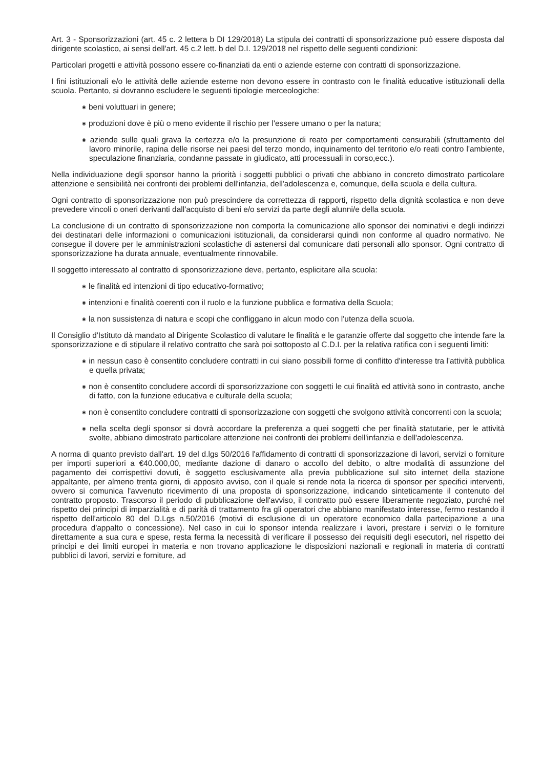Art. 3 - Sponsorizzazioni (art. 45 c. 2 lettera b DI 129/2018) La stipula dei contratti di sponsorizzazione può essere disposta dal dirigente scolastico, ai sensi dell'art. 45 c.2 lett. b del D.I. 129/2018 nel rispetto delle seguenti condizioni:
Particolari progetti e attività possono essere co-finanziati da enti o aziende esterne con contratti di sponsorizzazione.
I fini istituzionali e/o le attività delle aziende esterne non devono essere in contrasto con le finalità educative istituzionali della scuola. Pertanto, si dovranno escludere le seguenti tipologie merceologiche:
◉ beni voluttuari in genere;
◉ produzioni dove è più o meno evidente il rischio per l'essere umano o per la natura;
◉ aziende sulle quali grava la certezza e/o la presunzione di reato per comportamenti censurabili (sfruttamento del lavoro minorile, rapina delle risorse nei paesi del terzo mondo, inquinamento del territorio e/o reati contro l'ambiente, speculazione finanziaria, condanne passate in giudicato, atti processuali in corso,ecc.).
Nella individuazione degli sponsor hanno la priorità i soggetti pubblici o privati che abbiano in concreto dimostrato particolare attenzione e sensibilità nei confronti dei problemi dell'infanzia, dell'adolescenza e, comunque, della scuola e della cultura.
Ogni contratto di sponsorizzazione non può prescindere da correttezza di rapporti, rispetto della dignità scolastica e non deve prevedere vincoli o oneri derivanti dall'acquisto di beni e/o servizi da parte degli alunni/e della scuola.
La conclusione di un contratto di sponsorizzazione non comporta la comunicazione allo sponsor dei nominativi e degli indirizzi dei destinatari delle informazioni o comunicazioni istituzionali, da considerarsi quindi non conforme al quadro normativo. Ne consegue il dovere per le amministrazioni scolastiche di astenersi dal comunicare dati personali allo sponsor. Ogni contratto di sponsorizzazione ha durata annuale, eventualmente rinnovabile.
Il soggetto interessato al contratto di sponsorizzazione deve, pertanto, esplicitare alla scuola:
◉ le finalità ed intenzioni di tipo educativo-formativo;
◉ intenzioni e finalità coerenti con il ruolo e la funzione pubblica e formativa della Scuola;
◉ la non sussistenza di natura e scopi che confliggano in alcun modo con l'utenza della scuola.
Il Consiglio d'Istituto dà mandato al Dirigente Scolastico di valutare le finalità e le garanzie offerte dal soggetto che intende fare la sponsorizzazione e di stipulare il relativo contratto che sarà poi sottoposto al C.D.I. per la relativa ratifica con i seguenti limiti:
◉ in nessun caso è consentito concludere contratti in cui siano possibili forme di conflitto d'interesse tra l'attività pubblica e quella privata;
◉ non è consentito concludere accordi di sponsorizzazione con soggetti le cui finalità ed attività sono in contrasto, anche di fatto, con la funzione educativa e culturale della scuola;
◉ non è consentito concludere contratti di sponsorizzazione con soggetti che svolgono attività concorrenti con la scuola;
◉ nella scelta degli sponsor si dovrà accordare la preferenza a quei soggetti che per finalità statutarie, per le attività svolte, abbiano dimostrato particolare attenzione nei confronti dei problemi dell'infanzia e dell'adolescenza.
A norma di quanto previsto dall'art. 19 del d.lgs 50/2016 l'affidamento di contratti di sponsorizzazione di lavori, servizi o forniture per importi superiori a €40.000,00, mediante dazione di danaro o accollo del debito, o altre modalità di assunzione del pagamento dei corrispettivi dovuti, è soggetto esclusivamente alla previa pubblicazione sul sito internet della stazione appaltante, per almeno trenta giorni, di apposito avviso, con il quale si rende nota la ricerca di sponsor per specifici interventi, ovvero si comunica l'avvenuto ricevimento di una proposta di sponsorizzazione, indicando sinteticamente il contenuto del contratto proposto. Trascorso il periodo di pubblicazione dell'avviso, il contratto può essere liberamente negoziato, purché nel rispetto dei principi di imparzialità e di parità di trattamento fra gli operatori che abbiano manifestato interesse, fermo restando il rispetto dell'articolo 80 del D.Lgs n.50/2016 (motivi di esclusione di un operatore economico dalla partecipazione a una procedura d'appalto o concessione). Nel caso in cui lo sponsor intenda realizzare i lavori, prestare i servizi o le forniture direttamente a sua cura e spese, resta ferma la necessità di verificare il possesso dei requisiti degli esecutori, nel rispetto dei principi e dei limiti europei in materia e non trovano applicazione le disposizioni nazionali e regionali in materia di contratti pubblici di lavori, servizi e forniture, ad